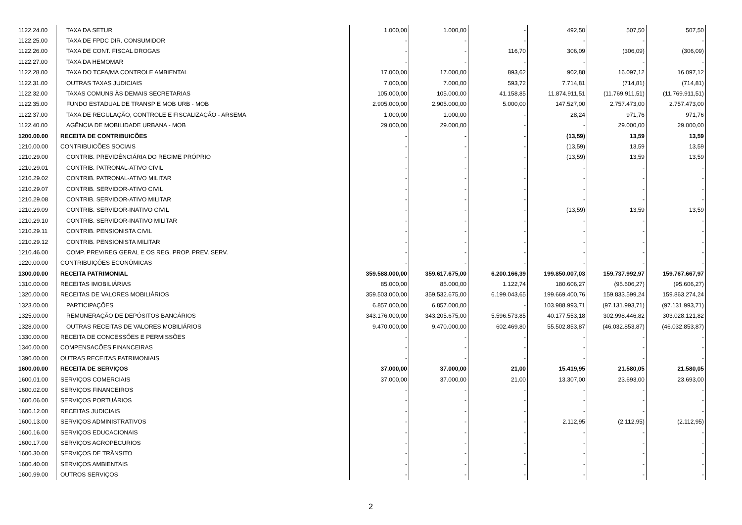| 1122.24.00 | TAXA DA SETUR | 1.000,00 | 1.000,00 | - | 492,50 | 507,50 | 507,50 |
| 1122.25.00 | TAXA DE FPDC DIR. CONSUMIDOR | - | - | - | - | - | - |
| 1122.26.00 | TAXA DE CONT. FISCAL DROGAS | - | - | 116,70 | 306,09 | (306,09) | (306,09) |
| 1122.27.00 | TAXA DA HEMOMAR | - | - | - | - | - | - |
| 1122.28.00 | TAXA DO TCFA/MA CONTROLE AMBIENTAL | 17.000,00 | 17.000,00 | 893,62 | 902,88 | 16.097,12 | 16.097,12 |
| 1122.31.00 | OUTRAS TAXAS JUDICIAIS | 7.000,00 | 7.000,00 | 593,72 | 7.714,81 | (714,81) | (714,81) |
| 1122.32.00 | TAXAS COMUNS ÀS DEMAIS SECRETARIAS | 105.000,00 | 105.000,00 | 41.158,85 | 11.874.911,51 | (11.769.911,51) | (11.769.911,51) |
| 1122.35.00 | FUNDO ESTADUAL DE TRANSP E MOB URB - MOB | 2.905.000,00 | 2.905.000,00 | 5.000,00 | 147.527,00 | 2.757.473,00 | 2.757.473,00 |
| 1122.37.00 | TAXA DE REGULAÇÃO, CONTROLE E FISCALIZAÇÃO - ARSEMA | 1.000,00 | 1.000,00 | - | 28,24 | 971,76 | 971,76 |
| 1122.40.00 | AGÊNCIA DE MOBILIDADE URBANA - MOB | 29.000,00 | 29.000,00 | - | - | 29.000,00 | 29.000,00 |
| 1200.00.00 | RECEITA DE CONTRIBUICÕES | - | - | - | (13,59) | 13,59 | 13,59 |
| 1210.00.00 | CONTRIBUICÕES SOCIAIS | - | - | - | (13,59) | 13,59 | 13,59 |
| 1210.29.00 | CONTRIB. PREVIDÊNCIÁRIA DO REGIME PRÓPRIO | - | - | - | (13,59) | 13,59 | 13,59 |
| 1210.29.01 | CONTRIB. PATRONAL-ATIVO CIVIL | - | - | - | - | - | - |
| 1210.29.02 | CONTRIB. PATRONAL-ATIVO MILITAR | - | - | - | - | - | - |
| 1210.29.07 | CONTRIB. SERVIDOR-ATIVO CIVIL | - | - | - | - | - | - |
| 1210.29.08 | CONTRIB. SERVIDOR-ATIVO MILITAR | - | - | - | - | - | - |
| 1210.29.09 | CONTRIB. SERVIDOR-INATIVO CIVIL | - | - | - | (13,59) | 13,59 | 13,59 |
| 1210.29.10 | CONTRIB. SERVIDOR-INATIVO MILITAR | - | - | - | - | - | - |
| 1210.29.11 | CONTRIB. PENSIONISTA CIVIL | - | - | - | - | - | - |
| 1210.29.12 | CONTRIB. PENSIONISTA MILITAR | - | - | - | - | - | - |
| 1210.46.00 | COMP. PREV/REG GERAL E OS REG. PROP. PREV. SERV. | - | - | - | - | - | - |
| 1220.00.00 | CONTRIBUIÇÕES ECONÔMICAS | - | - | - | - | - | - |
| 1300.00.00 | RECEITA PATRIMONIAL | 359.588.000,00 | 359.617.675,00 | 6.200.166,39 | 199.850.007,03 | 159.737.992,97 | 159.767.667,97 |
| 1310.00.00 | RECEITAS IMOBILIÁRIAS | 85.000,00 | 85.000,00 | 1.122,74 | 180.606,27 | (95.606,27) | (95.606,27) |
| 1320.00.00 | RECEITAS DE VALORES MOBILIÁRIOS | 359.503.000,00 | 359.532.675,00 | 6.199.043,65 | 199.669.400,76 | 159.833.599,24 | 159.863.274,24 |
| 1323.00.00 | PARTICIPAÇÕES | 6.857.000,00 | 6.857.000,00 | - | 103.988.993,71 | (97.131.993,71) | (97.131.993,71) |
| 1325.00.00 | REMUNERAÇÃO DE DEPÓSITOS BANCÁRIOS | 343.176.000,00 | 343.205.675,00 | 5.596.573,85 | 40.177.553,18 | 302.998.446,82 | 303.028.121,82 |
| 1328.00.00 | OUTRAS RECEITAS DE VALORES MOBILIÁRIOS | 9.470.000,00 | 9.470.000,00 | 602.469,80 | 55.502.853,87 | (46.032.853,87) | (46.032.853,87) |
| 1330.00.00 | RECEITA DE CONCESSÕES E PERMISSÕES | - | - | - | - | - | - |
| 1340.00.00 | COMPENSACÕES FINANCEIRAS | - | - | - | - | - | - |
| 1390.00.00 | OUTRAS RECEITAS PATRIMONIAIS | - | - | - | - | - | - |
| 1600.00.00 | RECEITA DE SERVIÇOS | 37.000,00 | 37.000,00 | 21,00 | 15.419,95 | 21.580,05 | 21.580,05 |
| 1600.01.00 | SERVIÇOS COMERCIAIS | 37.000,00 | 37.000,00 | 21,00 | 13.307,00 | 23.693,00 | 23.693,00 |
| 1600.02.00 | SERVIÇOS FINANCEIROS | - | - | - | - | - | - |
| 1600.06.00 | SERVIÇOS PORTUÁRIOS | - | - | - | - | - | - |
| 1600.12.00 | RECEITAS JUDICIAIS | - | - | - | - | - | - |
| 1600.13.00 | SERVIÇOS ADMINISTRATIVOS | - | - | - | 2.112,95 | (2.112,95) | (2.112,95) |
| 1600.16.00 | SERVIÇOS EDUCACIONAIS | - | - | - | - | - | - |
| 1600.17.00 | SERVIÇOS AGROPECURIOS | - | - | - | - | - | - |
| 1600.30.00 | SERVIÇOS DE TRÂNSITO | - | - | - | - | - | - |
| 1600.40.00 | SERVIÇOS AMBIENTAIS | - | - | - | - | - | - |
| 1600.99.00 | OUTROS SERVIÇOS | - | - | - | - | - | - |
2